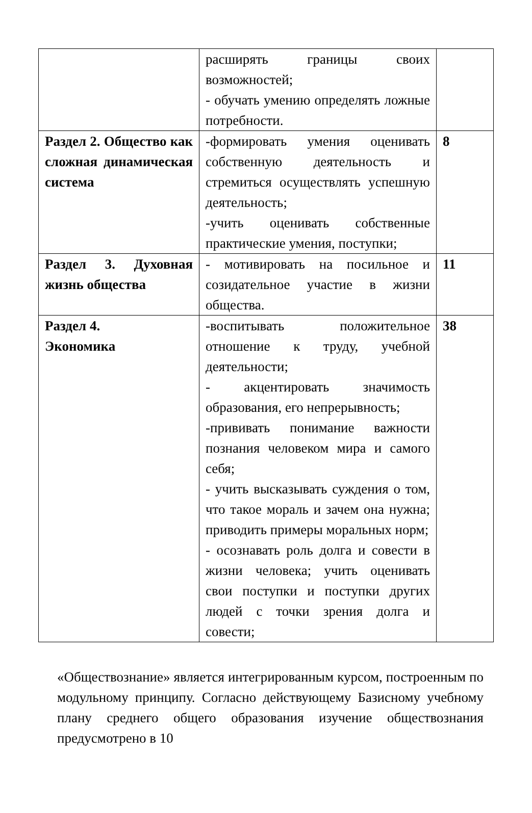| | расширять границы своих возможностей; - обучать умению определять ложные потребности. | |
| Раздел 2. Общество как сложная динамическая система | -формировать умения оценивать собственную деятельность и стремиться осуществлять успешную деятельность; -учить оценивать собственные практические умения, поступки; | 8 |
| Раздел 3. Духовная жизнь общества | - мотивировать на посильное и созидательное участие в жизни общества. | 11 |
| Раздел 4. Экономика | -воспитывать положительное отношение к труду, учебной деятельности; - акцентировать значимость образования, его непрерывность; -прививать понимание важности познания человеком мира и самого себя; - учить высказывать суждения о том, что такое мораль и зачем она нужна; приводить примеры моральных норм; - осознавать роль долга и совести в жизни человека; учить оценивать свои поступки и поступки других людей с точки зрения долга и совести; | 38 |
«Обществознание» является интегрированным курсом, построенным по модульному принципу. Согласно действующему Базисному учебному плану среднего общего образования изучение обществознания предусмотрено в 10